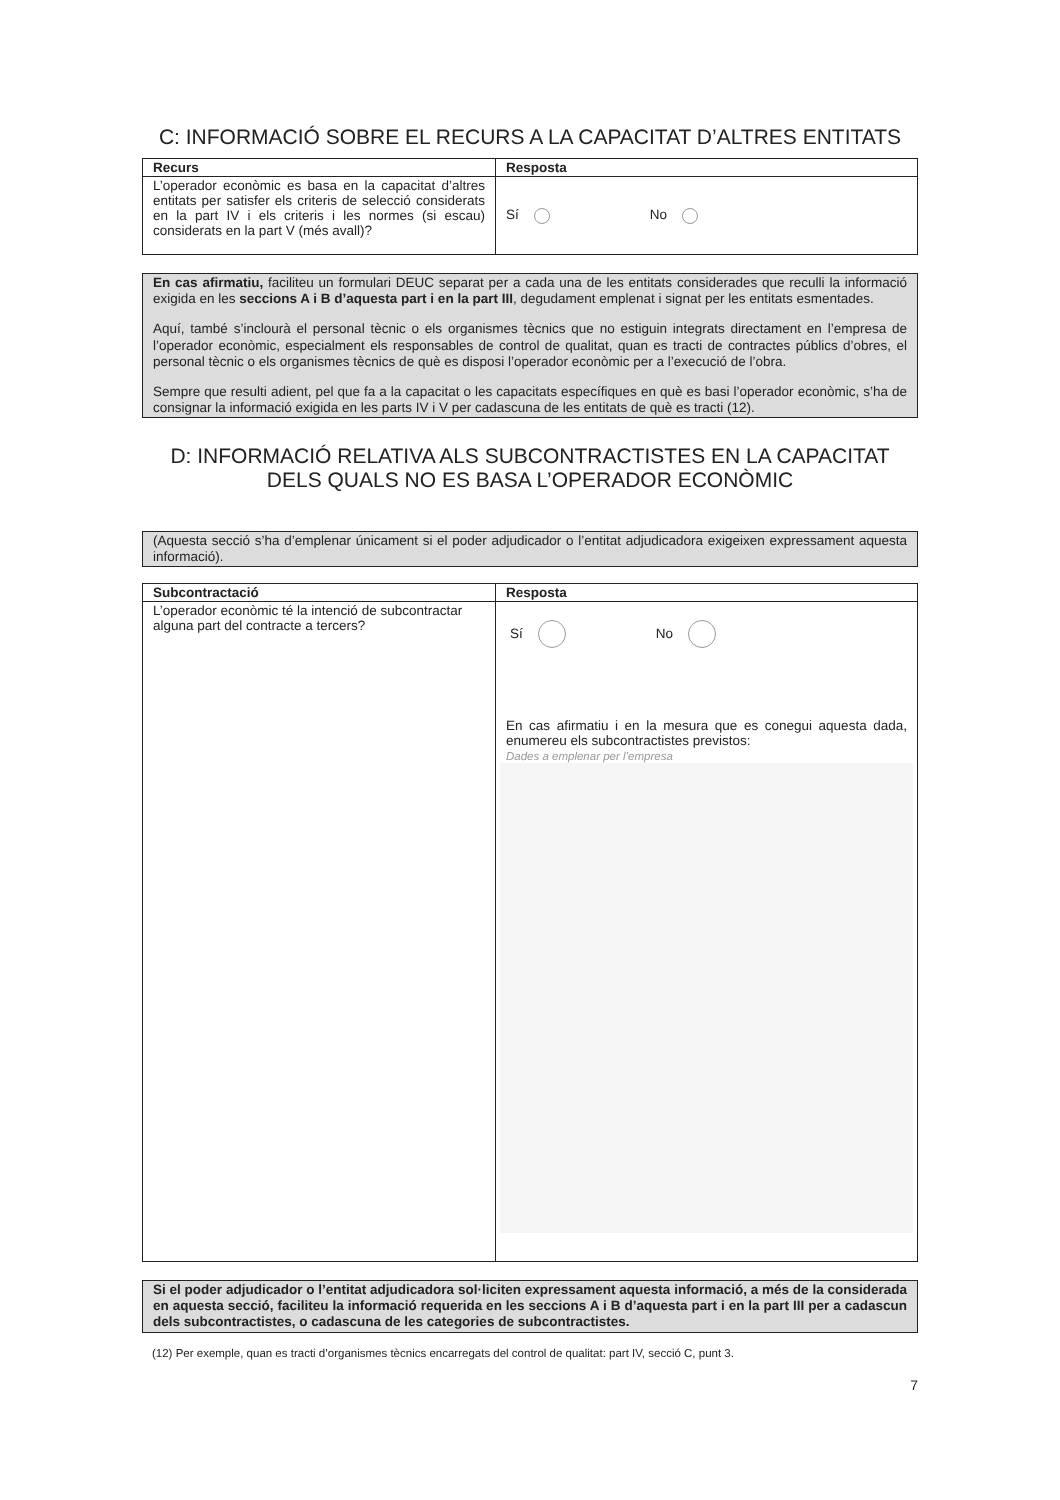C: INFORMACIÓ SOBRE EL RECURS A LA CAPACITAT D’ALTRES ENTITATS
| Recurs | Resposta |
| --- | --- |
| L’operador econòmic es basa en la capacitat d’altres entitats per satisfer els criteris de selecció considerats en la part IV i els criteris i les normes (si escau) considerats en la part V (més avall)? | Sí No |
En cas afirmatiu, faciliteu un formulari DEUC separat per a cada una de les entitats considerades que reculli la informació exigida en les seccions A i B d’aquesta part i en la part III, degudament emplenat i signat per les entitats esmentades.
Aquí, també s’inclourà el personal tècnic o els organismes tècnics que no estiguin integrats directament en l’empresa de l’operador econòmic, especialment els responsables de control de qualitat, quan es tracti de contractes públics d’obres, el personal tècnic o els organismes tècnics de què es disposi l’operador econòmic per a l’execució de l’obra.
Sempre que resulti adient, pel que fa a la capacitat o les capacitats específiques en què es basi l’operador econòmic, s’ha de consignar la informació exigida en les parts IV i V per cadascuna de les entitats de què es tracti (12).
D: INFORMACIÓ RELATIVA ALS SUBCONTRACTISTES EN LA CAPACITAT DELS QUALS NO ES BASA L’OPERADOR ECONÒMIC
(Aquesta secció s’ha d’emplenar únicament si el poder adjudicador o l’entitat adjudicadora exigeixen expressament aquesta informació).
| Subcontractació | Resposta |
| --- | --- |
| L’operador econòmic té la intenció de subcontractar alguna part del contracte a tercers? | Sí No En cas afirmatiu i en la mesura que es conegui aquesta dada, enumereu els subcontractistes previstos: Dades a emplenar per l’empresa |
Si el poder adjudicador o l’entitat adjudicadora sol·liciten expressament aquesta informació, a més de la considerada en aquesta secció, faciliteu la informació requerida en les seccions A i B d’aquesta part i en la part III per a cadascun dels subcontractistes, o cadascuna de les categories de subcontractistes.
(12) Per exemple, quan es tracti d’organismes tècnics encarregats del control de qualitat: part IV, secció C, punt 3.
7